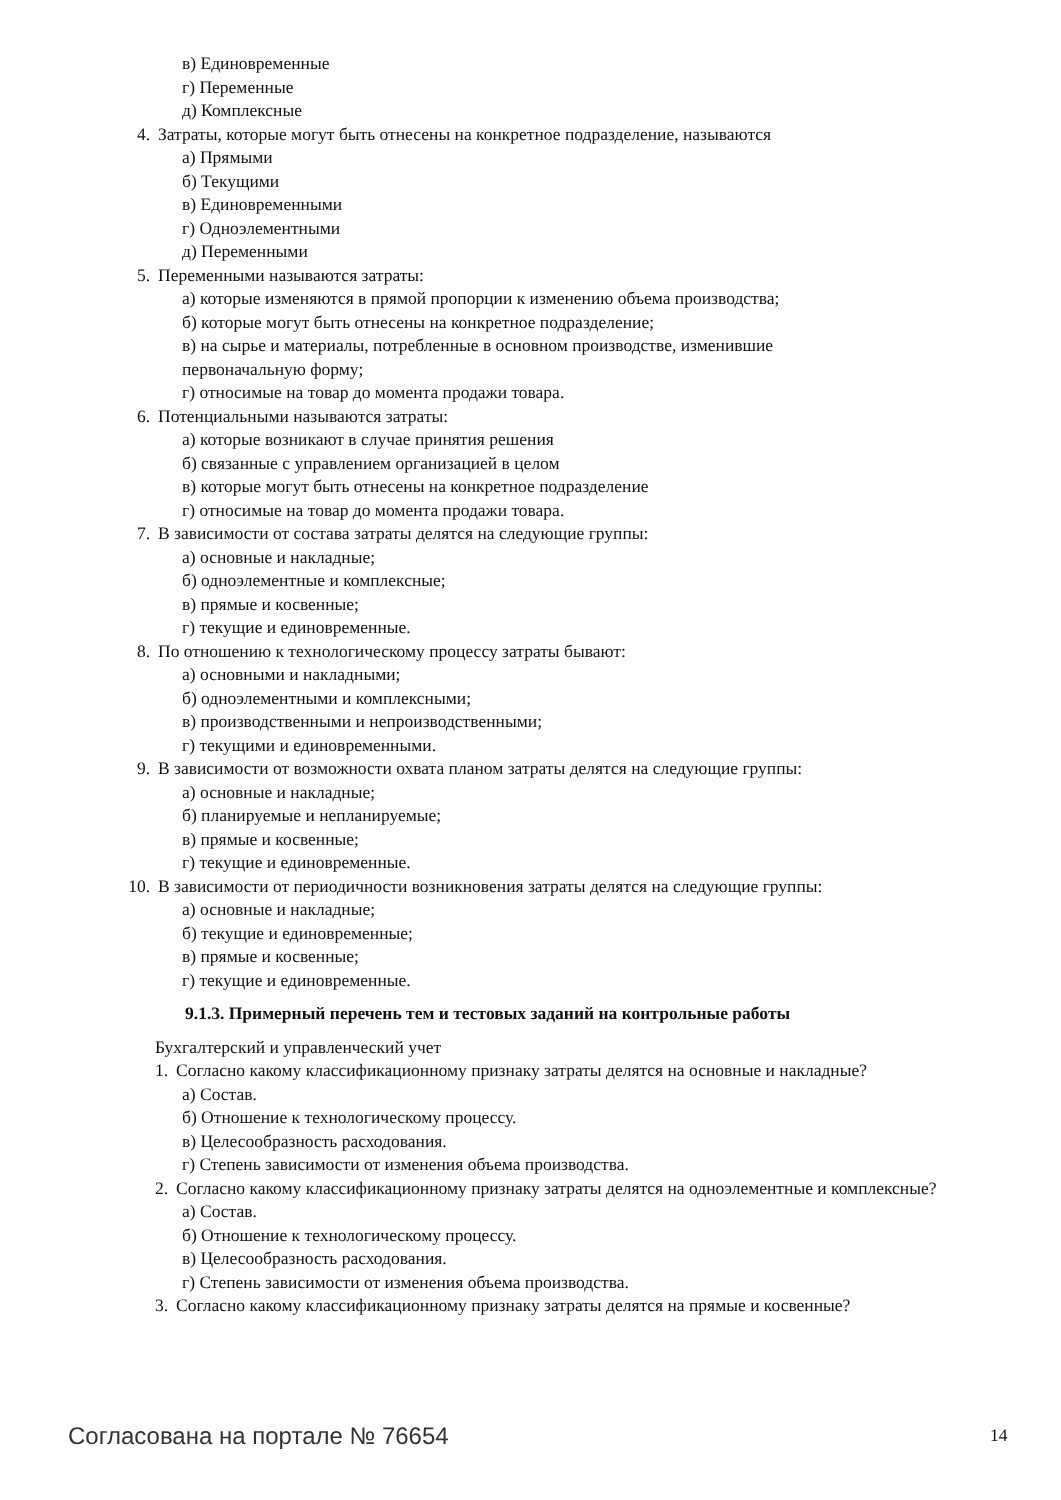в) Единовременные
г) Переменные
д) Комплексные
4. Затраты, которые могут быть отнесены на конкретное подразделение, называются
а) Прямыми
б) Текущими
в) Единовременными
г) Одноэлементными
д) Переменными
5. Переменными называются затраты:
а) которые изменяются в прямой пропорции к изменению объема производства;
б) которые могут быть отнесены на конкретное подразделение;
в) на сырье и материалы, потребленные в основном производстве, изменившие
первоначальную форму;
г) относимые на товар до момента продажи товара.
6. Потенциальными называются затраты:
а) которые возникают в случае принятия решения
б) связанные с управлением организацией в целом
в) которые могут быть отнесены на конкретное подразделение
г) относимые на товар до момента продажи товара.
7. В зависимости от состава затраты делятся на следующие группы:
а) основные и накладные;
б) одноэлементные и комплексные;
в) прямые и косвенные;
г) текущие и единовременные.
8. По отношению к технологическому процессу затраты бывают:
а) основными и накладными;
б) одноэлементными и комплексными;
в) производственными и непроизводственными;
г) текущими и единовременными.
9. В зависимости от возможности охвата планом затраты делятся на следующие группы:
а) основные и накладные;
б) планируемые и непланируемые;
в) прямые и косвенные;
г) текущие и единовременные.
10. В зависимости от периодичности возникновения затраты делятся на следующие группы:
а) основные и накладные;
б) текущие и единовременные;
в) прямые и косвенные;
г) текущие и единовременные.
9.1.3. Примерный перечень тем и тестовых заданий на контрольные работы
Бухгалтерский и управленческий учет
1. Согласно какому классификационному признаку затраты делятся на основные и накладные?
а) Состав.
б) Отношение к технологическому процессу.
в) Целесообразность расходования.
г) Степень зависимости от изменения объема производства.
2. Согласно какому классификационному признаку затраты делятся на одноэлементные и комплексные?
а) Состав.
б) Отношение к технологическому процессу.
в) Целесообразность расходования.
г) Степень зависимости от изменения объема производства.
3. Согласно какому классификационному признаку затраты делятся на прямые и косвенные?
Согласована на портале № 76654 14